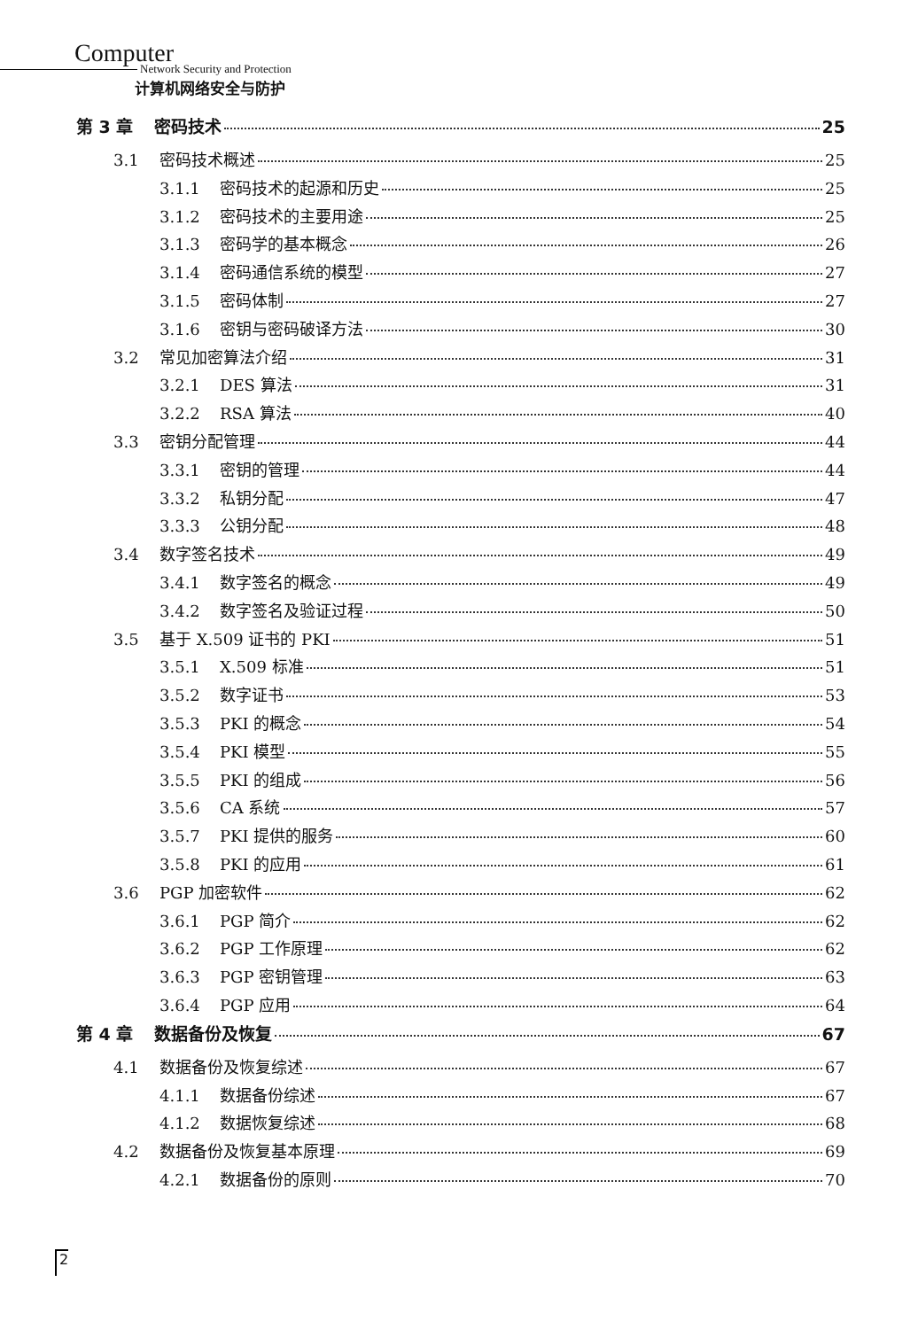Computer
Network Security and Protection
计算机网络安全与防护
第 3 章 密码技术 25
3.1 密码技术概述 25
3.1.1 密码技术的起源和历史 25
3.1.2 密码技术的主要用途 25
3.1.3 密码学的基本概念 26
3.1.4 密码通信系统的模型 27
3.1.5 密码体制 27
3.1.6 密钥与密码破译方法 30
3.2 常见加密算法介绍 31
3.2.1 DES 算法 31
3.2.2 RSA 算法 40
3.3 密钥分配管理 44
3.3.1 密钥的管理 44
3.3.2 私钥分配 47
3.3.3 公钥分配 48
3.4 数字签名技术 49
3.4.1 数字签名的概念 49
3.4.2 数字签名及验证过程 50
3.5 基于 X.509 证书的 PKI 51
3.5.1 X.509 标准 51
3.5.2 数字证书 53
3.5.3 PKI 的概念 54
3.5.4 PKI 模型 55
3.5.5 PKI 的组成 56
3.5.6 CA 系统 57
3.5.7 PKI 提供的服务 60
3.5.8 PKI 的应用 61
3.6 PGP 加密软件 62
3.6.1 PGP 简介 62
3.6.2 PGP 工作原理 62
3.6.3 PGP 密钥管理 63
3.6.4 PGP 应用 64
第 4 章 数据备份及恢复 67
4.1 数据备份及恢复综述 67
4.1.1 数据备份综述 67
4.1.2 数据恢复综述 68
4.2 数据备份及恢复基本原理 69
4.2.1 数据备份的原则 70
2